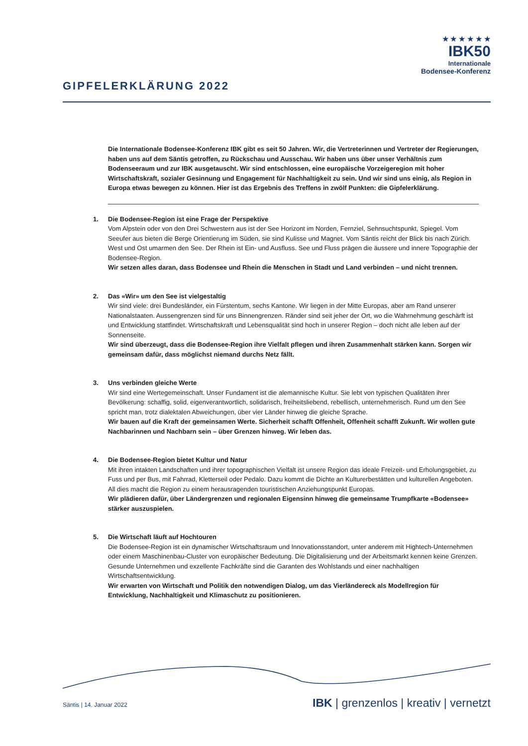GIPFELERKLÄRUNG 2022
★ ★ ★ ★ ★ ★
IBK50
Internationale
Bodensee-Konferenz
Die Internationale Bodensee-Konferenz IBK gibt es seit 50 Jahren. Wir, die Vertreterinnen und Vertreter der Regierungen, haben uns auf dem Säntis getroffen, zu Rückschau und Ausschau. Wir haben uns über unser Verhältnis zum Bodenseeraum und zur IBK ausgetauscht. Wir sind entschlossen, eine europäische Vorzeigeregion mit hoher Wirtschaftskraft, sozialer Gesinnung und Engagement für Nachhaltigkeit zu sein. Und wir sind uns einig, als Region in Europa etwas bewegen zu können. Hier ist das Ergebnis des Treffens in zwölf Punkten: die Gipfelerklärung.
1.
Die Bodensee-Region ist eine Frage der Perspektive
Vom Alpstein oder von den Drei Schwestern aus ist der See Horizont im Norden, Fernziel, Sehnsuchtspunkt, Spiegel. Vom Seeufer aus bieten die Berge Orientierung im Süden, sie sind Kulisse und Magnet. Vom Säntis reicht der Blick bis nach Zürich. West und Ost umarmen den See. Der Rhein ist Ein- und Ausfluss. See und Fluss prägen die äussere und innere Topographie der Bodensee-Region.
Wir setzen alles daran, dass Bodensee und Rhein die Menschen in Stadt und Land verbinden – und nicht trennen.
2.
Das «Wir» um den See ist vielgestaltig
Wir sind viele: drei Bundesländer, ein Fürstentum, sechs Kantone. Wir liegen in der Mitte Europas, aber am Rand unserer Nationalstaaten. Aussengrenzen sind für uns Binnengrenzen. Ränder sind seit jeher der Ort, wo die Wahrnehmung geschärft ist und Entwicklung stattfindet. Wirtschaftskraft und Lebensqualität sind hoch in unserer Region – doch nicht alle leben auf der Sonnenseite.
Wir sind überzeugt, dass die Bodensee-Region ihre Vielfalt pflegen und ihren Zusammenhalt stärken kann. Sorgen wir gemeinsam dafür, dass möglichst niemand durchs Netz fällt.
3.
Uns verbinden gleiche Werte
Wir sind eine Wertegemeinschaft. Unser Fundament ist die alemannische Kultur. Sie lebt von typischen Qualitäten ihrer Bevölkerung: schaffig, solid, eigenverantwortlich, solidarisch, freiheitsliebend, rebellisch, unternehmerisch. Rund um den See spricht man, trotz dialektalen Abweichungen, über vier Länder hinweg die gleiche Sprache.
Wir bauen auf die Kraft der gemeinsamen Werte. Sicherheit schafft Offenheit, Offenheit schafft Zukunft. Wir wollen gute Nachbarinnen und Nachbarn sein – über Grenzen hinweg. Wir leben das.
4.
Die Bodensee-Region bietet Kultur und Natur
Mit ihren intakten Landschaften und ihrer topographischen Vielfalt ist unsere Region das ideale Freizeit- und Erholungsgebiet, zu Fuss und per Bus, mit Fahrrad, Kletterseil oder Pedalo. Dazu kommt die Dichte an Kulturerbestätten und kulturellen Angeboten. All dies macht die Region zu einem herausragenden touristischen Anziehungspunkt Europas.
Wir plädieren dafür, über Ländergrenzen und regionalen Eigensinn hinweg die gemeinsame Trumpfkarte «Bodensee» stärker auszuspielen.
5.
Die Wirtschaft läuft auf Hochtouren
Die Bodensee-Region ist ein dynamischer Wirtschaftsraum und Innovationsstandort, unter anderem mit Hightech-Unternehmen oder einem Maschinenbau-Cluster von europäischer Bedeutung. Die Digitalisierung und der Arbeitsmarkt kennen keine Grenzen. Gesunde Unternehmen und exzellente Fachkräfte sind die Garanten des Wohlstands und einer nachhaltigen Wirtschaftsentwicklung.
Wir erwarten von Wirtschaft und Politik den notwendigen Dialog, um das Vierländereck als Modellregion für Entwicklung, Nachhaltigkeit und Klimaschutz zu positionieren.
Säntis | 14. Januar 2022 IBK | grenzenlos | kreativ | vernetzt